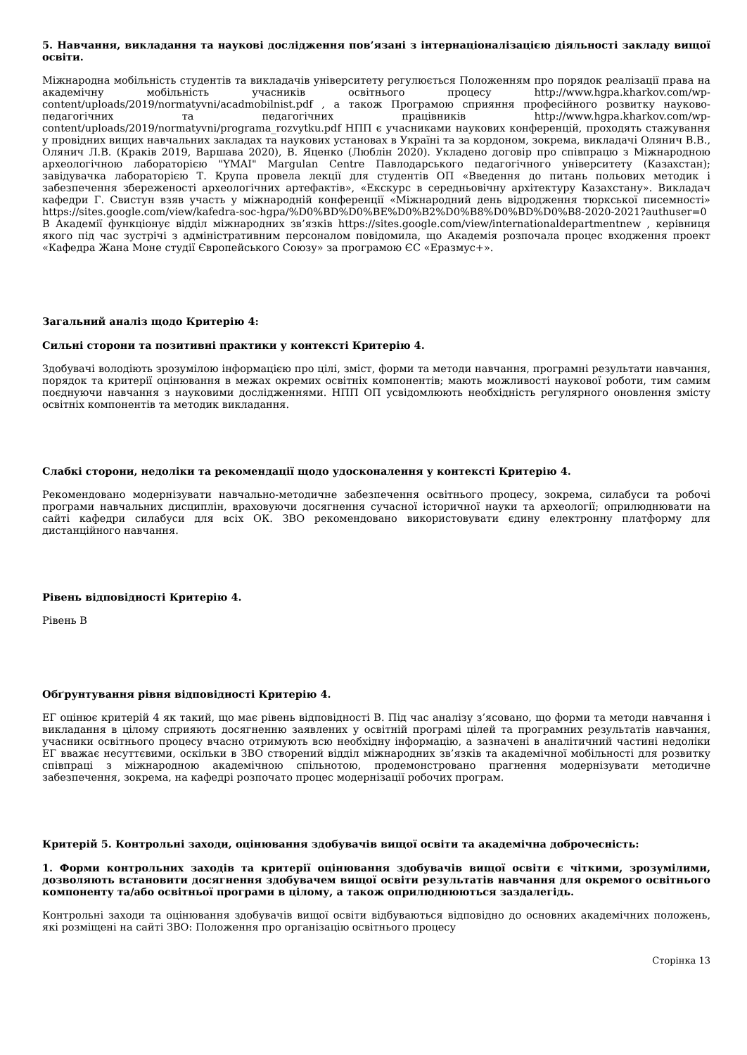5. Навчання, викладання та наукові дослідження пов’язані з інтернаціоналізацією діяльності закладу вищої освіти.
Міжнародна мобільність студентів та викладачів університету регулюється Положенням про порядок реалізації права на академічну мобільність учасників освітнього процесу http://www.hgpa.kharkov.com/wp-content/uploads/2019/normatyvni/acadmobilnist.pdf , а також Програмою сприяння професійного розвитку науково-педагогічних та педагогічних працівників http://www.hgpa.kharkov.com/wp-content/uploads/2019/normatyvni/programa_rozvytku.pdf НПП є учасниками наукових конференцій, проходять стажування у провідних вищих навчальних закладах та наукових установах в Україні та за кордоном, зокрема, викладачі Олянич В.В., Олянич Л.В. (Краків 2019, Варшава 2020), В. Яценко (Люблін 2020). Укладено договір про співпрацю з Міжнародною археологічною лабораторією "YMAI" Margulan Centre Павлодарського педагогічного університету (Казахстан); завідувачка лабораторією Т. Крупа провела лекції для студентів ОП «Введення до питань польових методик і забезпечення збереженості археологічних артефактів», «Екскурс в середньовічну архітектуру Казахстану». Викладач кафедри Г. Свистун взяв участь у міжнародній конференції «Міжнародний день відродження тюркської писемності» https://sites.google.com/view/kafedra-soc-hgpa/%D0%BD%D0%BE%D0%B2%D0%B8%D0%BD%D0%B8-2020-2021?authuser=0 В Академії функціонує відділ міжнародних зв’язків https://sites.google.com/view/internationaldepartmentnew , керівниця якого під час зустрічі з адміністративним персоналом повідомила, що Академія розпочала процес входження проект «Кафедра Жана Моне студії Європейського Союзу» за програмою ЄС «Еразмус+».
Загальний аналіз щодо Критерію 4:
Сильні сторони та позитивні практики у контексті Критерію 4.
Здобувачі володіють зрозумілою інформацією про цілі, зміст, форми та методи навчання, програмні результати навчання, порядок та критерії оцінювання в межах окремих освітніх компонентів; мають можливості наукової роботи, тим самим поєднуючи навчання з науковими дослідженнями. НПП ОП усвідомлюють необхідність регулярного оновлення змісту освітніх компонентів та методик викладання.
Слабкі сторони, недоліки та рекомендації щодо удосконалення у контексті Критерію 4.
Рекомендовано модернізувати навчально-методичне забезпечення освітнього процесу, зокрема, силабуси та робочі програми навчальних дисциплін, враховуючи досягнення сучасної історичної науки та археології; оприлюднювати на сайті кафедри силабуси для всіх ОК. ЗВО рекомендовано використовувати єдину електронну платформу для дистанційного навчання.
Рівень відповідності Критерію 4.
Рівень B
Обґрунтування рівня відповідності Критерію 4.
ЕГ оцінює критерій 4 як такий, що має рівень відповідності В. Під час аналізу з’ясовано, що форми та методи навчання і викладання в цілому сприяють досягненню заявлених у освітній програмі цілей та програмних результатів навчання, учасники освітнього процесу вчасно отримують всю необхідну інформацію, а зазначені в аналітичний частині недоліки ЕГ вважає несуттєвими, оскільки в ЗВО створений відділ міжнародних зв’язків та академічної мобільності для розвитку співпраці з міжнародною академічною спільнотою, продемонстровано прагнення модернізувати методичне забезпечення, зокрема, на кафедрі розпочато процес модернізації робочих програм.
Критерій 5. Контрольні заходи, оцінювання здобувачів вищої освіти та академічна доброчесність:
1. Форми контрольних заходів та критерії оцінювання здобувачів вищої освіти є чіткими, зрозумілими, дозволяють встановити досягнення здобувачем вищої освіти результатів навчання для окремого освітнього компоненту та/або освітньої програми в цілому, а також оприлюднюються заздалегідь.
Контрольні заходи та оцінювання здобувачів вищої освіти відбуваються відповідно до основних академічних положень, які розміщені на сайті ЗВО: Положення про організацію освітнього процесу
Сторінка 13